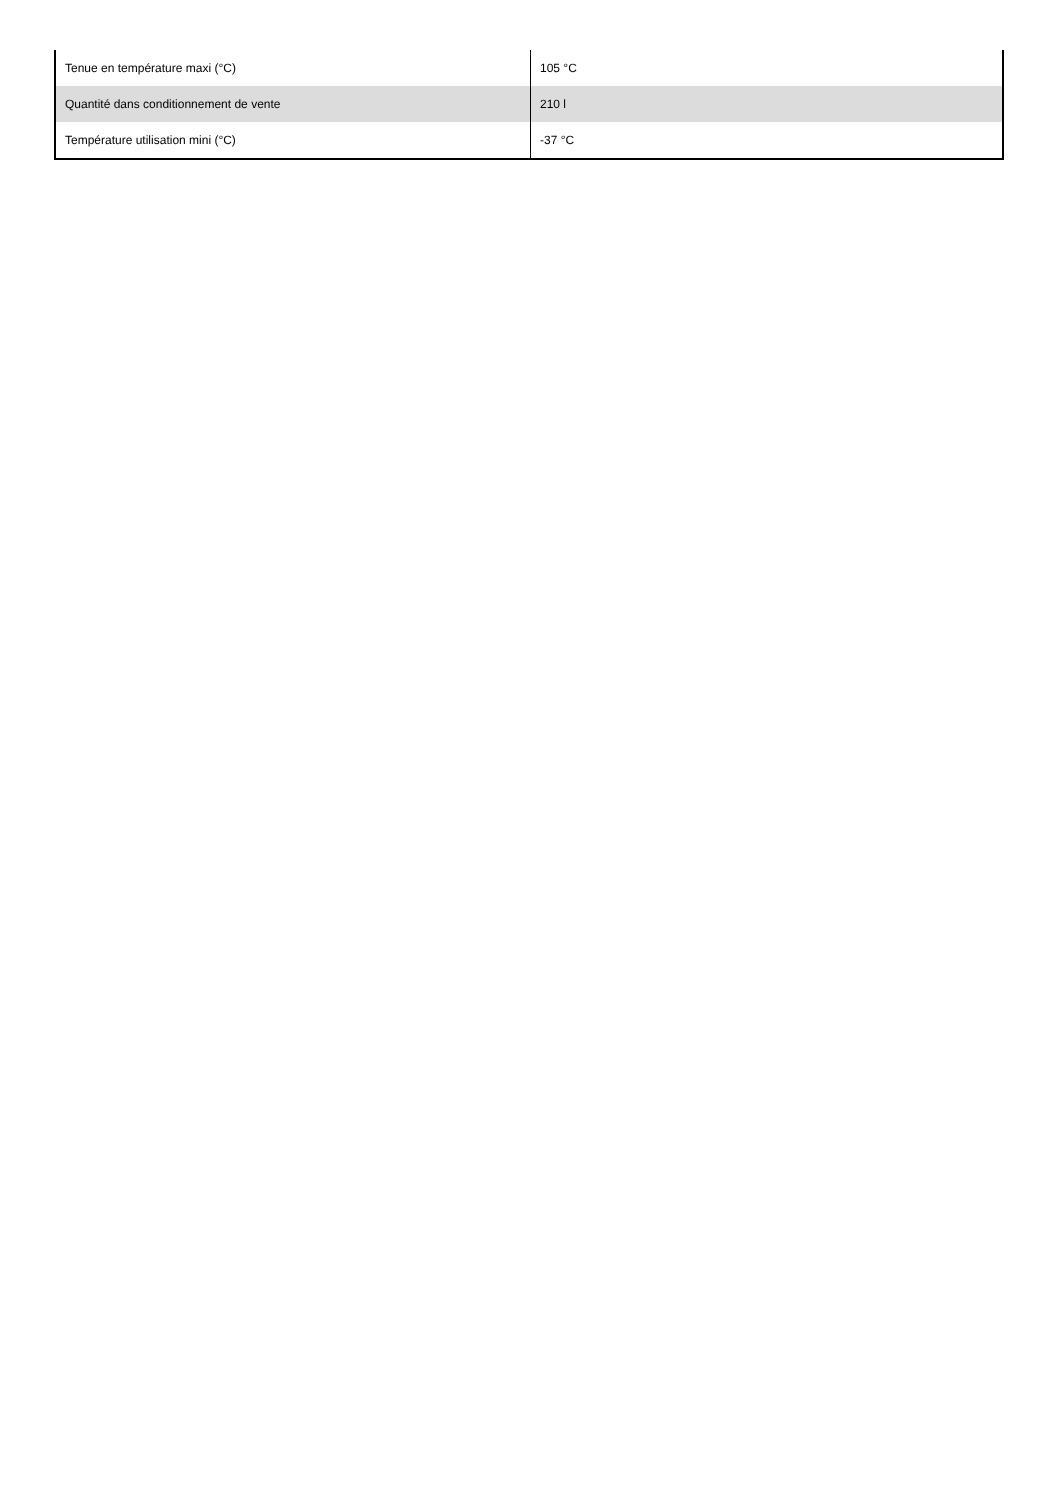| Tenue en température maxi (°C) | 105 °C |
| Quantité dans conditionnement de vente | 210 l |
| Température utilisation mini (°C) | -37 °C |